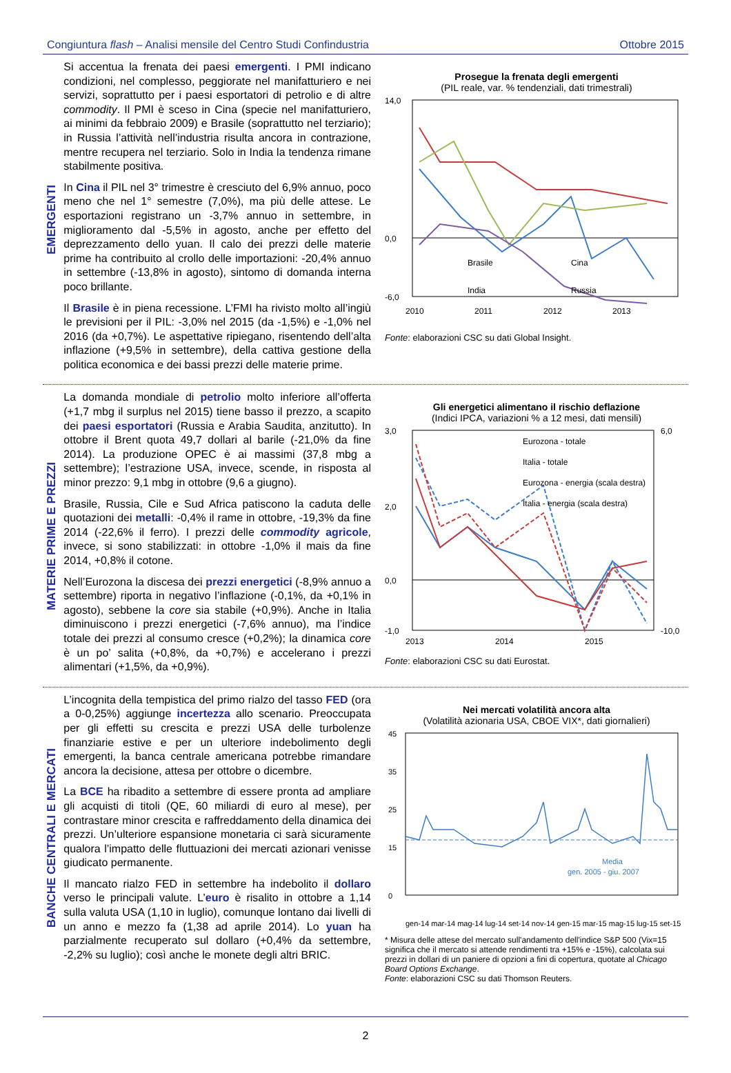Congiuntura flash – Analisi mensile del Centro Studi Confindustria Ottobre 2015
EMERGENTI
Si accentua la frenata dei paesi emergenti. I PMI indicano condizioni, nel complesso, peggiorate nel manifatturiero e nei servizi, soprattutto per i paesi esportatori di petrolio e di altre commodity. Il PMI è sceso in Cina (specie nel manifatturiero, ai minimi da febbraio 2009) e Brasile (soprattutto nel terziario); in Russia l’attività nell’industria risulta ancora in contrazione, mentre recupera nel terziario. Solo in India la tendenza rimane stabilmente positiva.
In Cina il PIL nel 3° trimestre è cresciuto del 6,9% annuo, poco meno che nel 1° semestre (7,0%), ma più delle attese. Le esportazioni registrano un -3,7% annuo in settembre, in miglioramento dal -5,5% in agosto, anche per effetto del deprezzamento dello yuan. Il calo dei prezzi delle materie prime ha contribuito al crollo delle importazioni: -20,4% annuo in settembre (-13,8% in agosto), sintomo di domanda interna poco brillante.
Il Brasile è in piena recessione. L’FMI ha rivisto molto all’ingiù le previsioni per il PIL: -3,0% nel 2015 (da -1,5%) e -1,0% nel 2016 (da +0,7%). Le aspettative ripiegano, risentendo dell’alta inflazione (+9,5% in settembre), della cattiva gestione della politica economica e dei bassi prezzi delle materie prime.
Prosegue la frenata degli emergenti
(PIL reale, var. % tendenziali, dati trimestrali)
14,0
0,0
-6,0
2010
2011
2012
2013
Brasile
Cina
India
Russia
Fonte: elaborazioni CSC su dati Global Insight.
MATERIE PRIME E PREZZI
La domanda mondiale di petrolio molto inferiore all’offerta (+1,7 mbg il surplus nel 2015) tiene basso il prezzo, a scapito dei paesi esportatori (Russia e Arabia Saudita, anzitutto). In ottobre il Brent quota 49,7 dollari al barile (-21,0% da fine 2014). La produzione OPEC è ai massimi (37,8 mbg a settembre); l’estrazione USA, invece, scende, in risposta al minor prezzo: 9,1 mbg in ottobre (9,6 a giugno).
Brasile, Russia, Cile e Sud Africa patiscono la caduta delle quotazioni dei metalli: -0,4% il rame in ottobre, -19,3% da fine 2014 (-22,6% il ferro). I prezzi delle commodity agricole, invece, si sono stabilizzati: in ottobre -1,0% il mais da fine 2014, +0,8% il cotone.
Nell’Eurozona la discesa dei prezzi energetici (-8,9% annuo a settembre) riporta in negativo l’inflazione (-0,1%, da +0,1% in agosto), sebbene la core sia stabile (+0,9%). Anche in Italia diminuiscono i prezzi energetici (-7,6% annuo), ma l’indice totale dei prezzi al consumo cresce (+0,2%); la dinamica core è un po’ salita (+0,8%, da +0,7%) e accelerano i prezzi alimentari (+1,5%, da +0,9%).
Gli energetici alimentano il rischio deflazione
(Indici IPCA, variazioni % a 12 mesi, dati mensili)
3,0
2,0
0,0
-1,0
6,0
-10,0
2013
2014
2015
Eurozona - totale
Italia - totale
Eurozona - energia (scala destra)
Italia - energia (scala destra)
Fonte: elaborazioni CSC su dati Eurostat.
BANCHE CENTRALI E MERCATI
L’incognita della tempistica del primo rialzo del tasso FED (ora a 0-0,25%) aggiunge incertezza allo scenario. Preoccupata per gli effetti su crescita e prezzi USA delle turbolenze finanziarie estive e per un ulteriore indebolimento degli emergenti, la banca centrale americana potrebbe rimandare ancora la decisione, attesa per ottobre o dicembre.
La BCE ha ribadito a settembre di essere pronta ad ampliare gli acquisti di titoli (QE, 60 miliardi di euro al mese), per contrastare minor crescita e raffreddamento della dinamica dei prezzi. Un’ulteriore espansione monetaria ci sarà sicuramente qualora l’impatto delle fluttuazioni dei mercati azionari venisse giudicato permanente.
Il mancato rialzo FED in settembre ha indebolito il dollaro verso le principali valute. L’euro è risalito in ottobre a 1,14 sulla valuta USA (1,10 in luglio), comunque lontano dai livelli di un anno e mezzo fa (1,38 ad aprile 2014). Lo yuan ha parzialmente recuperato sul dollaro (+0,4% da settembre, -2,2% su luglio); così anche le monete degli altri BRIC.
Nei mercati volatilità ancora alta
(Volatilità azionaria USA, CBOE VIX*, dati giornalieri)
45
35
25
15
0
Media
gen. 2005 - giu. 2007
gen-14 mar-14 mag-14 lug-14 set-14 nov-14 gen-15 mar-15 mag-15 lug-15 set-15
* Misura delle attese del mercato sull'andamento dell'indice S&P 500 (Vix=15 significa che il mercato si attende rendimenti tra +15% e -15%), calcolata sui prezzi in dollari di un paniere di opzioni a fini di copertura, quotate al Chicago Board Options Exchange.
Fonte: elaborazioni CSC su dati Thomson Reuters.
2